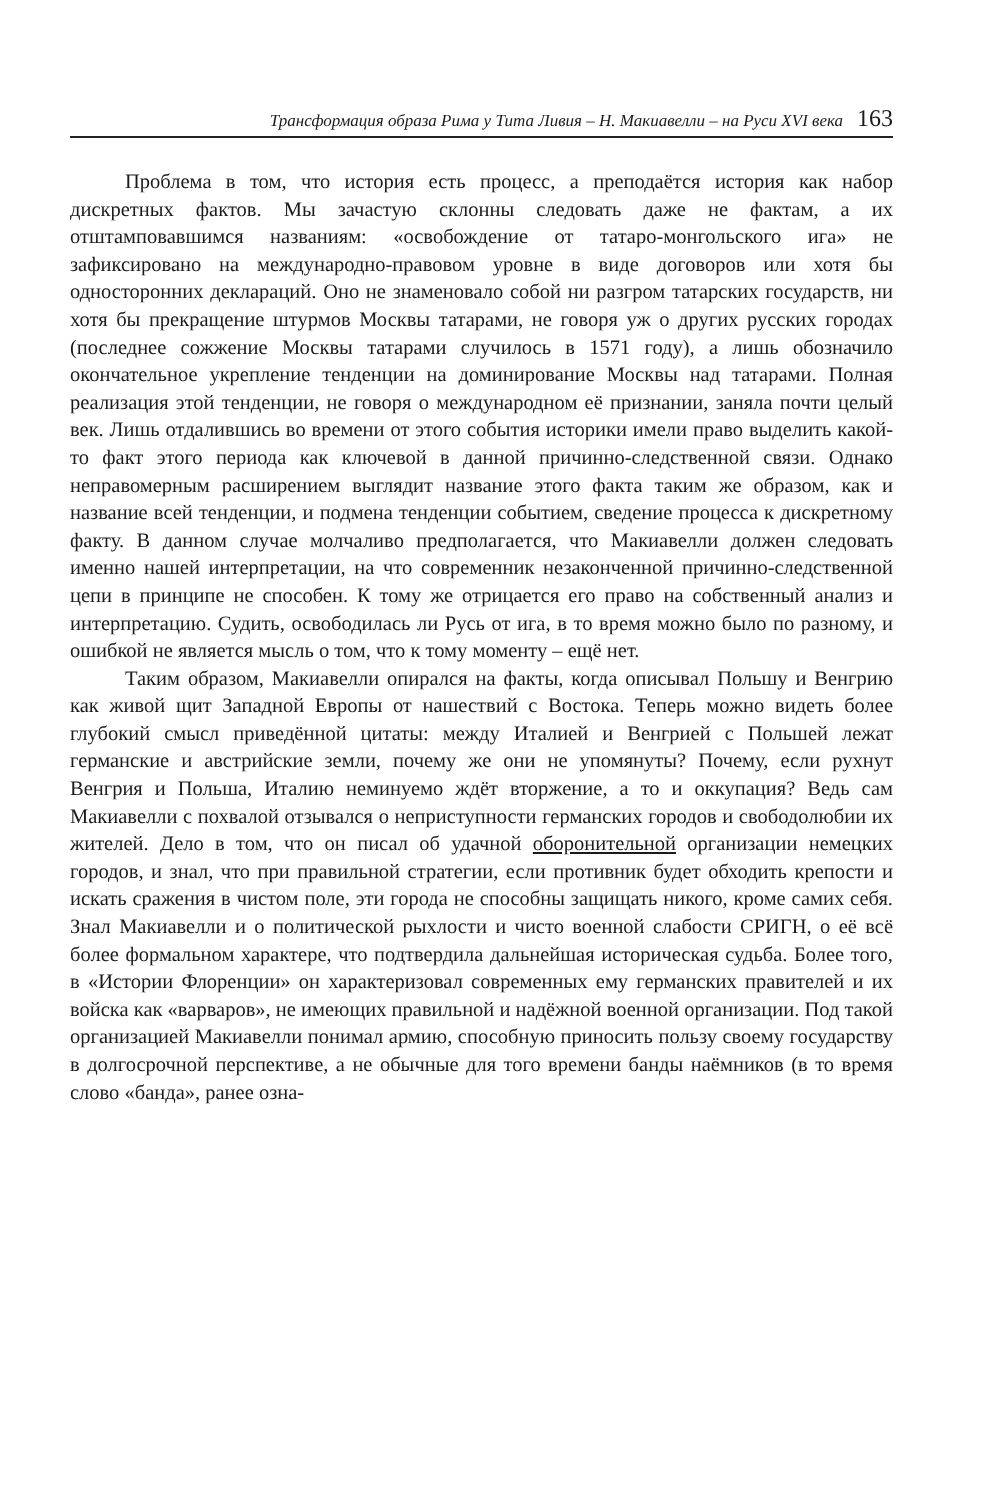Трансформация образа Рима у Тита Ливия – Н. Макиавелли – на Руси XVI века 163
Проблема в том, что история есть процесс, а преподаётся история как набор дискретных фактов. Мы зачастую склонны следовать даже не фактам, а их отштамповавшимся названиям: «освобождение от татаро-монгольского ига» не зафиксировано на международно-правовом уровне в виде договоров или хотя бы односторонних деклараций. Оно не знаменовало собой ни разгром татарских государств, ни хотя бы прекращение штурмов Москвы татарами, не говоря уж о других русских городах (последнее сожжение Москвы татарами случилось в 1571 году), а лишь обозначило окончательное укрепление тенденции на доминирование Москвы над татарами. Полная реализация этой тенденции, не говоря о международном её признании, заняла почти целый век. Лишь отдалившись во времени от этого события историки имели право выделить какой-то факт этого периода как ключевой в данной причинно-следственной связи. Однако неправомерным расширением выглядит название этого факта таким же образом, как и название всей тенденции, и подмена тенденции событием, сведение процесса к дискретному факту. В данном случае молчаливо предполагается, что Макиавелли должен следовать именно нашей интерпретации, на что современник незаконченной причинно-следственной цепи в принципе не способен. К тому же отрицается его право на собственный анализ и интерпретацию. Судить, освободилась ли Русь от ига, в то время можно было по разному, и ошибкой не является мысль о том, что к тому моменту – ещё нет.
Таким образом, Макиавелли опирался на факты, когда описывал Польшу и Венгрию как живой щит Западной Европы от нашествий с Востока. Теперь можно видеть более глубокий смысл приведённой цитаты: между Италией и Венгрией с Польшей лежат германские и австрийские земли, почему же они не упомянуты? Почему, если рухнут Венгрия и Польша, Италию неминуемо ждёт вторжение, а то и оккупация? Ведь сам Макиавелли с похвалой отзывался о неприступности германских городов и свободолюбии их жителей. Дело в том, что он писал об удачной оборонительной организации немецких городов, и знал, что при правильной стратегии, если противник будет обходить крепости и искать сражения в чистом поле, эти города не способны защищать никого, кроме самих себя. Знал Макиавелли и о политической рыхлости и чисто военной слабости СРИГН, о её всё более формальном характере, что подтвердила дальнейшая историческая судьба. Более того, в «Истории Флоренции» он характеризовал современных ему германских правителей и их войска как «варваров», не имеющих правильной и надёжной военной организации. Под такой организацией Макиавелли понимал армию, способную приносить пользу своему государству в долгосрочной перспективе, а не обычные для того времени банды наёмников (в то время слово «банда», ранее озна-